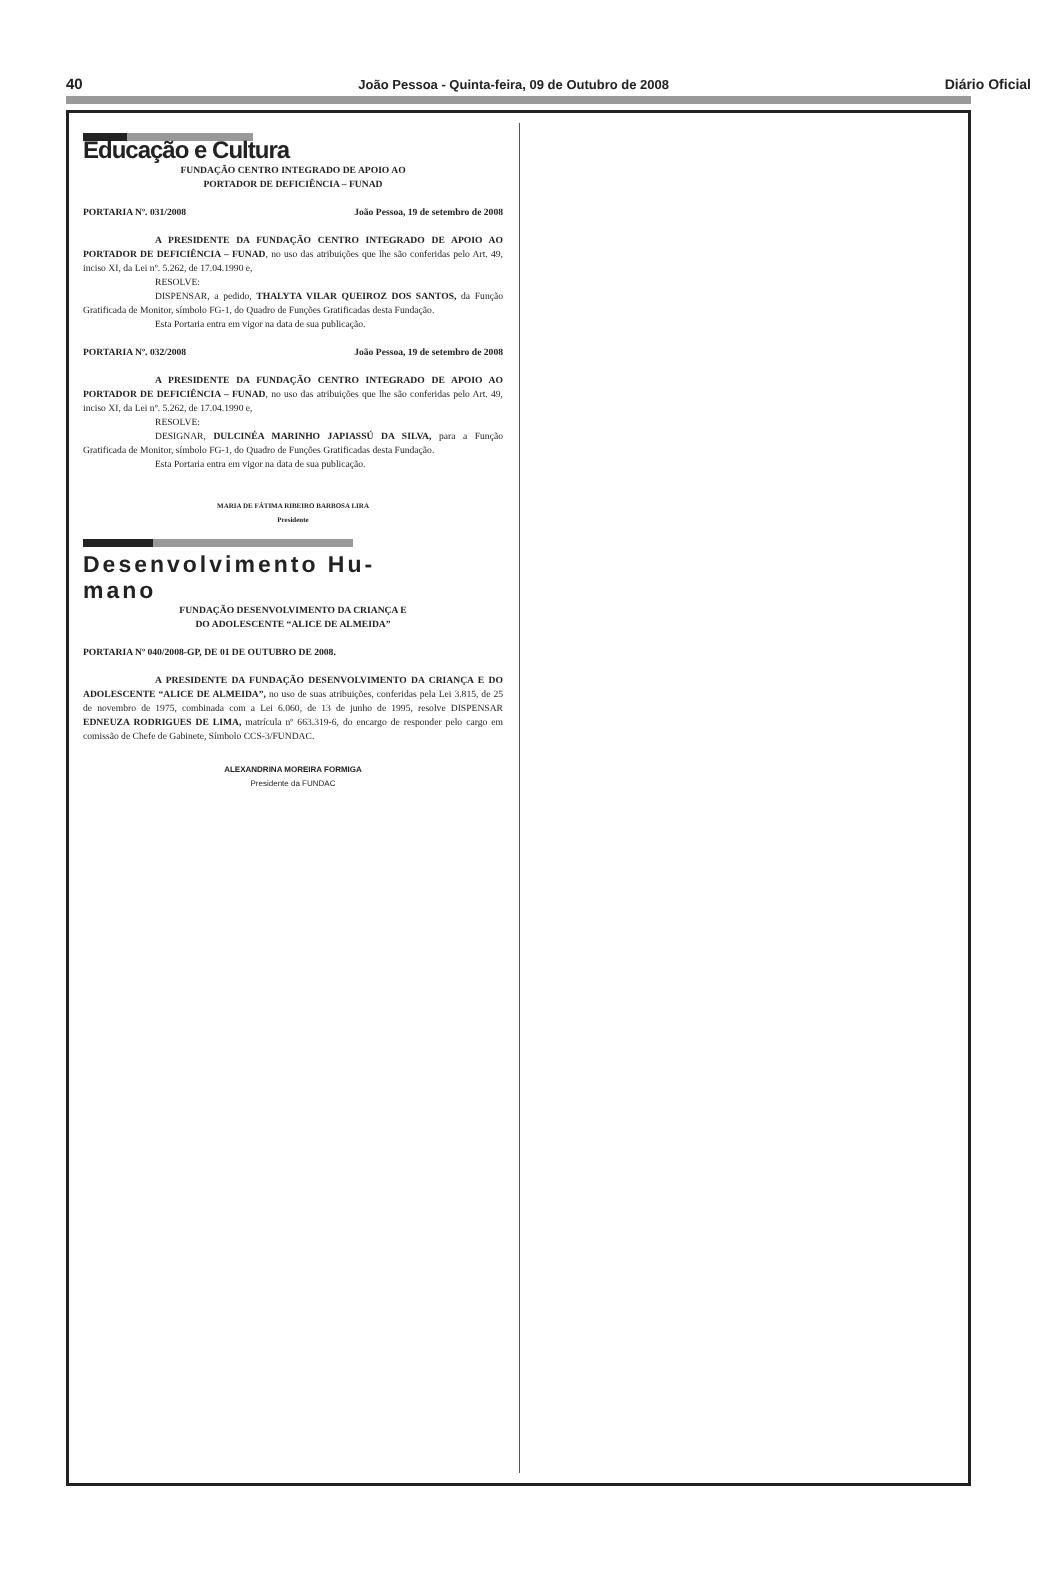40 João Pessoa - Quinta-feira, 09 de Outubro de 2008 Diário Oficial
Educação e Cultura
FUNDAÇÃO CENTRO INTEGRADO DE APOIO AO
PORTADOR DE DEFICIÊNCIA – FUNAD
PORTARIA Nº. 031/2008 João Pessoa, 19 de setembro de 2008
A PRESIDENTE DA FUNDAÇÃO CENTRO INTEGRADO DE APOIO AO PORTADOR DE DEFICIÊNCIA – FUNAD, no uso das atribuições que lhe são conferidas pelo Art. 49, inciso XI, da Lei nº. 5.262, de 17.04.1990 e,
RESOLVE:
DISPENSAR, a pedido, THALYTA VILAR QUEIROZ DOS SANTOS, da Função Gratificada de Monitor, símbolo FG-1, do Quadro de Funções Gratificadas desta Fundação.
Esta Portaria entra em vigor na data de sua publicação.
PORTARIA Nº. 032/2008 João Pessoa, 19 de setembro de 2008
A PRESIDENTE DA FUNDAÇÃO CENTRO INTEGRADO DE APOIO AO PORTADOR DE DEFICIÊNCIA – FUNAD, no uso das atribuições que lhe são conferidas pelo Art. 49, inciso XI, da Lei nº. 5.262, de 17.04.1990 e,
RESOLVE:
DESIGNAR, DULCINÉA MARINHO JAPIASSÚ DA SILVA, para a Função Gratificada de Monitor, símbolo FG-1, do Quadro de Funções Gratificadas desta Fundação.
Esta Portaria entra em vigor na data de sua publicação.
MARIA DE FÁTIMA RIBEIRO BARBOSA LIRA
Presidente
Desenvolvimento Hu-
mano
FUNDAÇÃO DESENVOLVIMENTO DA CRIANÇA E
DO ADOLESCENTE “ALICE DE ALMEIDA”
PORTARIA Nº 040/2008-GP, DE 01 DE OUTUBRO DE 2008.
A PRESIDENTE DA FUNDAÇÃO DESENVOLVIMENTO DA CRIANÇA E DO ADOLESCENTE “ALICE DE ALMEIDA”, no uso de suas atribuições, conferidas pela Lei 3.815, de 25 de novembro de 1975, combinada com a Lei 6.060, de 13 de junho de 1995, resolve DISPENSAR EDNEUZA RODRIGUES DE LIMA, matrícula nº 663.319-6, do encargo de responder pelo cargo em comissão de Chefe de Gabinete, Símbolo CCS-3/FUNDAC.
ALEXANDRINA MOREIRA FORMIGA
Presidente da FUNDAC